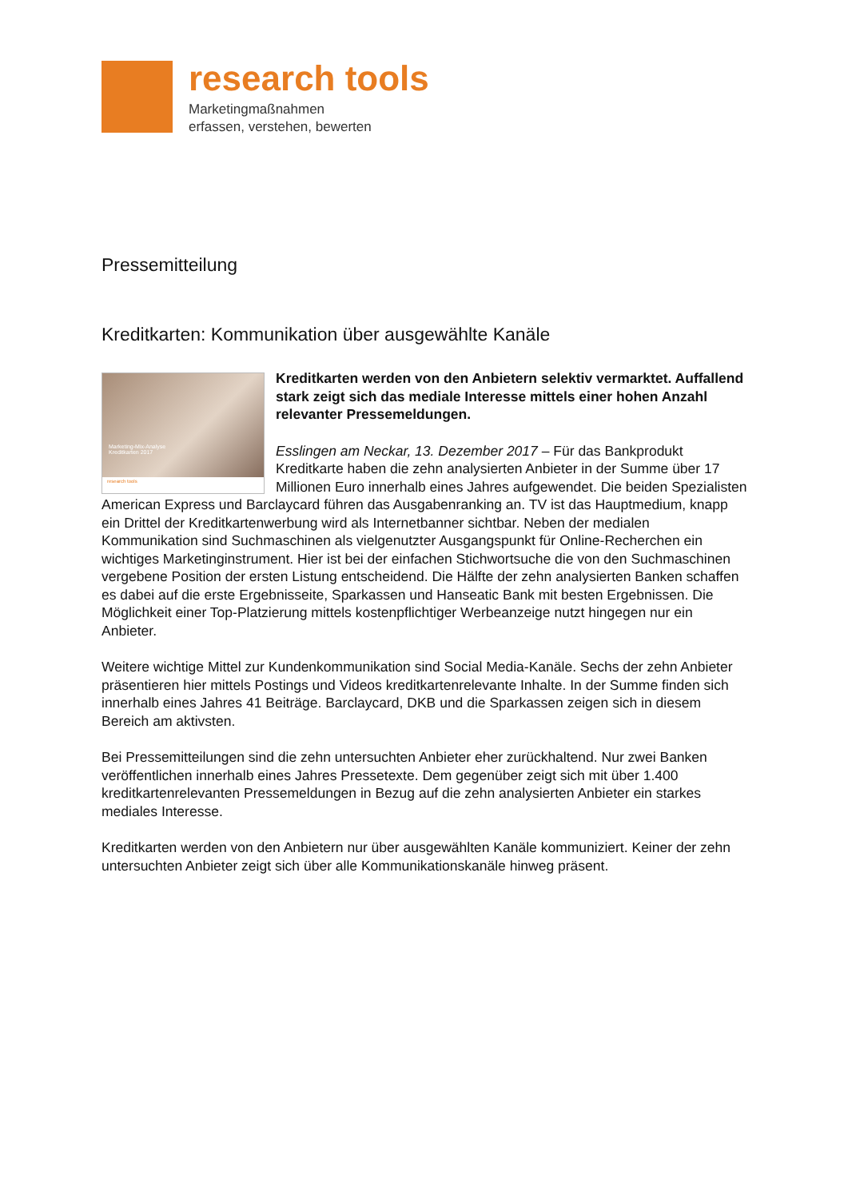research tools
Marketingmaßnahmen
erfassen, verstehen, bewerten
Pressemitteilung
Kreditkarten: Kommunikation über ausgewählte Kanäle
Marketing-Mix-Analyse
Kreditkarten 2017
research tools
Kreditkarten werden von den Anbietern selektiv vermarktet. Auffallend stark zeigt sich das mediale Interesse mittels einer hohen Anzahl relevanter Pressemeldungen.
Esslingen am Neckar, 13. Dezember 2017 – Für das Bankprodukt Kreditkarte haben die zehn analysierten Anbieter in der Summe über 17 Millionen Euro innerhalb eines Jahres aufgewendet. Die beiden Spezialisten American Express und Barclaycard führen das Ausgabenranking an. TV ist das Hauptmedium, knapp ein Drittel der Kreditkartenwerbung wird als Internetbanner sichtbar. Neben der medialen Kommunikation sind Suchmaschinen als vielgenutzter Ausgangspunkt für Online-Recherchen ein wichtiges Marketinginstrument. Hier ist bei der einfachen Stichwortsuche die von den Suchmaschinen vergebene Position der ersten Listung entscheidend. Die Hälfte der zehn analysierten Banken schaffen es dabei auf die erste Ergebnisseite, Sparkassen und Hanseatic Bank mit besten Ergebnissen. Die Möglichkeit einer Top-Platzierung mittels kostenpflichtiger Werbeanzeige nutzt hingegen nur ein Anbieter.
Weitere wichtige Mittel zur Kundenkommunikation sind Social Media-Kanäle. Sechs der zehn Anbieter präsentieren hier mittels Postings und Videos kreditkartenrelevante Inhalte. In der Summe finden sich innerhalb eines Jahres 41 Beiträge. Barclaycard, DKB und die Sparkassen zeigen sich in diesem Bereich am aktivsten.
Bei Pressemitteilungen sind die zehn untersuchten Anbieter eher zurückhaltend. Nur zwei Banken veröffentlichen innerhalb eines Jahres Pressetexte. Dem gegenüber zeigt sich mit über 1.400 kreditkartenrelevanten Pressemeldungen in Bezug auf die zehn analysierten Anbieter ein starkes mediales Interesse.
Kreditkarten werden von den Anbietern nur über ausgewählten Kanäle kommuniziert. Keiner der zehn untersuchten Anbieter zeigt sich über alle Kommunikationskanäle hinweg präsent.